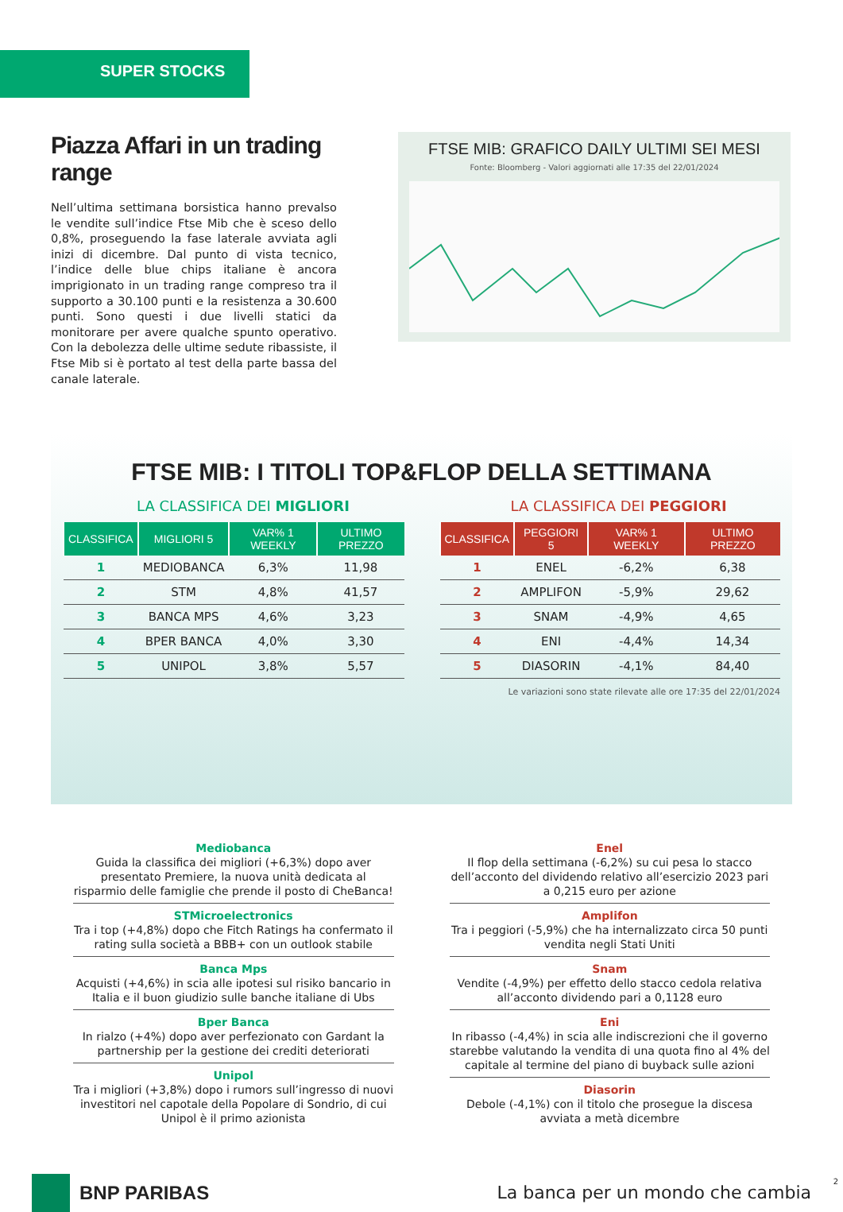SUPER STOCKS
Piazza Affari in un trading range
Nell’ultima settimana borsistica hanno prevalso le vendite sull’indice Ftse Mib che è sceso dello 0,8%, proseguendo la fase laterale avviata agli inizi di dicembre. Dal punto di vista tecnico, l’indice delle blue chips italiane è ancora imprigionato in un trading range compreso tra il supporto a 30.100 punti e la resistenza a 30.600 punti. Sono questi i due livelli statici da monitorare per avere qualche spunto operativo. Con la debolezza delle ultime sedute ribassiste, il Ftse Mib si è portato al test della parte bassa del canale laterale.
FTSE MIB: GRAFICO DAILY ULTIMI SEI MESI
Fonte: Bloomberg - Valori aggiornati alle 17:35 del 22/01/2024
FTSE MIB: I TITOLI TOP&FLOP DELLA SETTIMANA
LA CLASSIFICA DEI MIGLIORI
| CLASSIFICA | MIGLIORI 5 | VAR% 1 WEEKLY | ULTIMO PREZZO |
| --- | --- | --- | --- |
| 1 | MEDIOBANCA | 6,3% | 11,98 |
| 2 | STM | 4,8% | 41,57 |
| 3 | BANCA MPS | 4,6% | 3,23 |
| 4 | BPER BANCA | 4,0% | 3,30 |
| 5 | UNIPOL | 3,8% | 5,57 |
LA CLASSIFICA DEI PEGGIORI
| CLASSIFICA | PEGGIORI 5 | VAR% 1 WEEKLY | ULTIMO PREZZO |
| --- | --- | --- | --- |
| 1 | ENEL | -6,2% | 6,38 |
| 2 | AMPLIFON | -5,9% | 29,62 |
| 3 | SNAM | -4,9% | 4,65 |
| 4 | ENI | -4,4% | 14,34 |
| 5 | DIASORIN | -4,1% | 84,40 |
Le variazioni sono state rilevate alle ore 17:35 del 22/01/2024
Mediobanca
Guida la classifica dei migliori (+6,3%) dopo aver presentato Premiere, la nuova unità dedicata al risparmio delle famiglie che prende il posto di CheBanca!
STMicroelectronics
Tra i top (+4,8%) dopo che Fitch Ratings ha confermato il rating sulla società a BBB+ con un outlook stabile
Banca Mps
Acquisti (+4,6%) in scia alle ipotesi sul risiko bancario in Italia e il buon giudizio sulle banche italiane di Ubs
Bper Banca
In rialzo (+4%) dopo aver perfezionato con Gardant la partnership per la gestione dei crediti deteriorati
Unipol
Tra i migliori (+3,8%) dopo i rumors sull’ingresso di nuovi investitori nel capotale della Popolare di Sondrio, di cui Unipol è il primo azionista
Enel
Il flop della settimana (-6,2%) su cui pesa lo stacco dell’acconto del dividendo relativo all’esercizio 2023 pari a 0,215 euro per azione
Amplifon
Tra i peggiori (-5,9%) che ha internalizzato circa 50 punti vendita negli Stati Uniti
Snam
Vendite (-4,9%) per effetto dello stacco cedola relativa all’acconto dividendo pari a 0,1128 euro
Eni
In ribasso (-4,4%) in scia alle indiscrezioni che il governo starebbe valutando la vendita di una quota fino al 4% del capitale al termine del piano di buyback sulle azioni
Diasorin
Debole (-4,1%) con il titolo che prosegue la discesa avviata a metà dicembre
BNP PARIBAS
La banca per un mondo che cambia
2